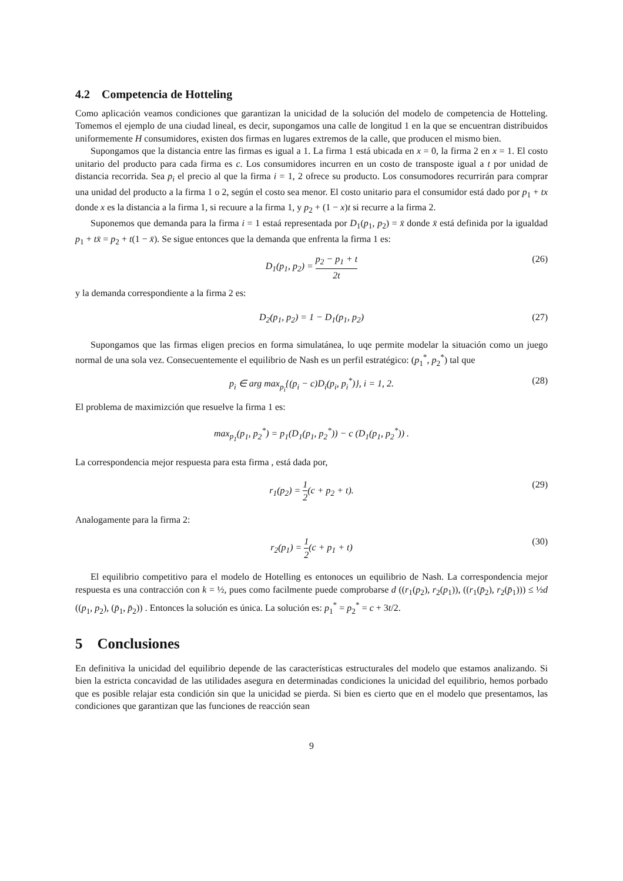4.2 Competencia de Hotteling
Como aplicación veamos condiciones que garantizan la unicidad de la solución del modelo de competencia de Hotteling. Tomemos el ejemplo de una ciudad lineal, es decir, supongamos una calle de longitud 1 en la que se encuentran distribuidos uniformemente H consumidores, existen dos firmas en lugares extremos de la calle, que producen el mismo bien.
Supongamos que la distancia entre las firmas es igual a 1. La firma 1 está ubicada en x = 0, la firma 2 en x = 1. El costo unitario del producto para cada firma es c. Los consumidores incurren en un costo de transposte igual a t por unidad de distancia recorrida. Sea p<sub>i</sub> el precio al que la firma i = 1, 2 ofrece su producto. Los consumodores recurrirán para comprar una unidad del producto a la firma 1 o 2, según el costo sea menor. El costo unitario para el consumidor está dado por p<sub>1</sub> + tx donde x es la distancia a la firma 1, si recuure a la firma 1, y p<sub>2</sub> + (1 − x)t si recurre a la firma 2.
Suponemos que demanda para la firma i = 1 estaá representada por D<sub>1</sub>(p<sub>1</sub>, p<sub>2</sub>) = x̄ donde x̄ está definida por la igualdad p<sub>1</sub> + tx̄ = p<sub>2</sub> + t(1 − x̄). Se sigue entonces que la demanda que enfrenta la firma 1 es:
D<sub>1</sub>(p<sub>1</sub>, p<sub>2</sub>) = p<sub>2</sub> − p<sub>1</sub> + t 2t (26)
y la demanda correspondiente a la firma 2 es:
D<sub>2</sub>(p<sub>1</sub>, p<sub>2</sub>) = 1 − D<sub>1</sub>(p<sub>1</sub>, p<sub>2</sub>) (27)
Supongamos que las firmas eligen precios en forma simulatánea, lo uqe permite modelar la situación como un juego normal de una sola vez. Consecuentemente el equilibrio de Nash es un perfil estratégico: (p<sub>1</sub><sup>*</sup>, p<sub>2</sub><sup>*</sup>) tal que
p<sub>i</sub> ∈ arg max<sub>p<sub>i</sub></sub>{(p<sub>i</sub> − c)D<sub>i</sub>(p<sub>i</sub>, p<sub>i</sub><sup>*</sup>)}, i = 1, 2. (28)
El problema de maximizción que resuelve la firma 1 es:
max<sub>p<sub>1</sub></sub>(p<sub>1</sub>, p<sub>2</sub><sup>*</sup>) = p<sub>1</sub>(D<sub>1</sub>(p<sub>1</sub>, p<sub>2</sub><sup>*</sup>)) − c (D<sub>1</sub>(p<sub>1</sub>, p<sub>2</sub><sup>*</sup>)) .
La correspondencia mejor respuesta para esta firma , está dada por,
r<sub>1</sub>(p<sub>2</sub>) = 1 2(c + p<sub>2</sub> + t). (29)
Analogamente para la firma 2:
r<sub>2</sub>(p<sub>1</sub>) = 1 2(c + p<sub>1</sub> + t) (30)
El equilibrio competitivo para el modelo de Hotelling es entonoces un equilibrio de Nash. La correspondencia mejor respuesta es una contracción con k = ½, pues como facilmente puede comprobarse d ((r<sub>1</sub>(p<sub>2</sub>), r<sub>2</sub>(p<sub>1</sub>)), ((r<sub>1</sub>(p̄<sub>2</sub>), r<sub>2</sub>(p̄<sub>1</sub>))) ≤ ½d ((p<sub>1</sub>, p<sub>2</sub>), (p̄<sub>1</sub>, p̄<sub>2</sub>)) . Entonces la solución es única. La solución es: p<sub>1</sub><sup>*</sup> = p<sub>2</sub><sup>*</sup> = c + 3t/2.
5 Conclusiones
En definitiva la unicidad del equilibrio depende de las características estructurales del modelo que estamos analizando. Si bien la estricta concavidad de las utilidades asegura en determinadas condiciones la unicidad del equilibrio, hemos porbado que es posible relajar esta condición sin que la unicidad se pierda. Si bien es cierto que en el modelo que presentamos, las condiciones que garantizan que las funciones de reacción sean
9